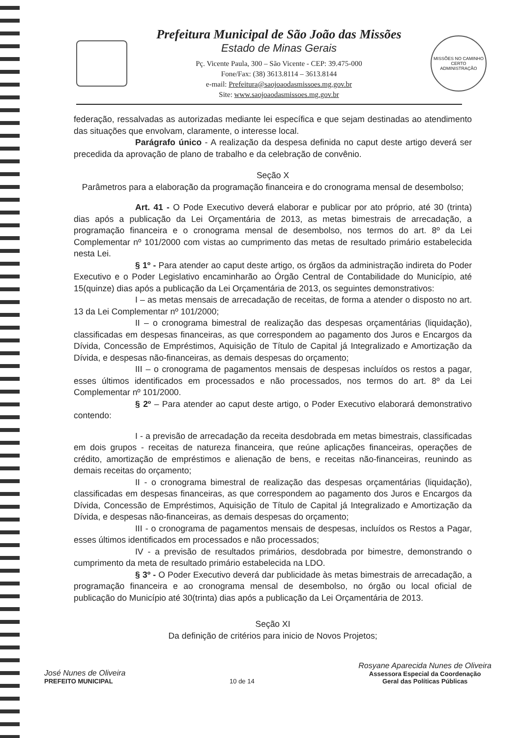Prefeitura Municipal de São João das Missões
Estado de Minas Gerais
Pç. Vicente Paula, 300 – São Vicente - CEP: 39.475-000
Fone/Fax: (38) 3613.8114 – 3613.8144
e-mail: Prefeitura@saojoaodasmissoes.mg.gov.br
Site: www.saojoaodasmissoes.mg.gov.br
MISSÕES NO CAMINHO CERTO
ADMINISTRAÇÃO
federação, ressalvadas as autorizadas mediante lei específica e que sejam destinadas ao atendimento das situações que envolvam, claramente, o interesse local.
Parágrafo único - A realização da despesa definida no caput deste artigo deverá ser precedida da aprovação de plano de trabalho e da celebração de convênio.
Seção X
Parâmetros para a elaboração da programação financeira e do cronograma mensal de desembolso;
Art. 41 - O Pode Executivo deverá elaborar e publicar por ato próprio, até 30 (trinta) dias após a publicação da Lei Orçamentária de 2013, as metas bimestrais de arrecadação, a programação financeira e o cronograma mensal de desembolso, nos termos do art. 8º da Lei Complementar nº 101/2000 com vistas ao cumprimento das metas de resultado primário estabelecida nesta Lei.
§ 1º - Para atender ao caput deste artigo, os órgãos da administração indireta do Poder Executivo e o Poder Legislativo encaminharão ao Órgão Central de Contabilidade do Município, até 15(quinze) dias após a publicação da Lei Orçamentária de 2013, os seguintes demonstrativos:
I – as metas mensais de arrecadação de receitas, de forma a atender o disposto no art. 13 da Lei Complementar nº 101/2000;
II – o cronograma bimestral de realização das despesas orçamentárias (liquidação), classificadas em despesas financeiras, as que correspondem ao pagamento dos Juros e Encargos da Dívida, Concessão de Empréstimos, Aquisição de Título de Capital já Integralizado e Amortização da Dívida, e despesas não-financeiras, as demais despesas do orçamento;
III – o cronograma de pagamentos mensais de despesas incluídos os restos a pagar, esses últimos identificados em processados e não processados, nos termos do art. 8º da Lei Complementar nº 101/2000.
§ 2º – Para atender ao caput deste artigo, o Poder Executivo elaborará demonstrativo contendo:
I - a previsão de arrecadação da receita desdobrada em metas bimestrais, classificadas em dois grupos - receitas de natureza financeira, que reúne aplicações financeiras, operações de crédito, amortização de empréstimos e alienação de bens, e receitas não-financeiras, reunindo as demais receitas do orçamento;
II - o cronograma bimestral de realização das despesas orçamentárias (liquidação), classificadas em despesas financeiras, as que correspondem ao pagamento dos Juros e Encargos da Dívida, Concessão de Empréstimos, Aquisição de Título de Capital já Integralizado e Amortização da Dívida, e despesas não-financeiras, as demais despesas do orçamento;
III - o cronograma de pagamentos mensais de despesas, incluídos os Restos a Pagar, esses últimos identificados em processados e não processados;
IV - a previsão de resultados primários, desdobrada por bimestre, demonstrando o cumprimento da meta de resultado primário estabelecida na LDO.
§ 3º - O Poder Executivo deverá dar publicidade às metas bimestrais de arrecadação, a programação financeira e ao cronograma mensal de desembolso, no órgão ou local oficial de publicação do Município até 30(trinta) dias após a publicação da Lei Orçamentária de 2013.
Seção XI
Da definição de critérios para inicio de Novos Projetos;
José Nunes de Oliveira
PREFEITO MUNICIPAL
10 de 14
Rosyane Aparecida Nunes de Oliveira
Assessora Especial da Coordenação
Geral das Políticas Públicas